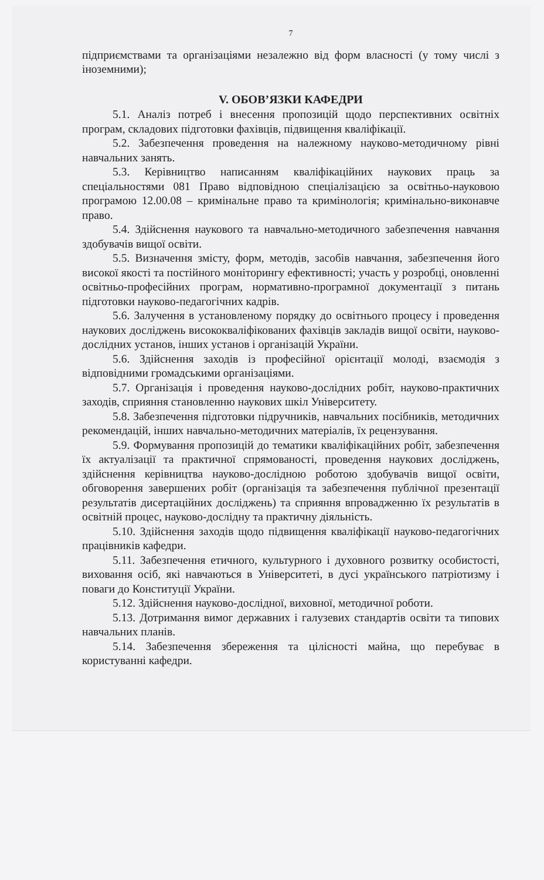7
підприємствами та організаціями незалежно від форм власності (у тому числі з іноземними);
V. ОБОВ’ЯЗКИ КАФЕДРИ
5.1. Аналіз потреб і внесення пропозицій щодо перспективних освітніх програм, складових підготовки фахівців, підвищення кваліфікації.
5.2. Забезпечення проведення на належному науково-методичному рівні навчальних занять.
5.3. Керівництво написанням кваліфікаційних наукових праць за спеціальностями 081 Право відповідною спеціалізацією за освітньо-науковою програмою 12.00.08 – кримінальне право та кримінологія; кримінально-виконавче право.
5.4. Здійснення наукового та навчально-методичного забезпечення навчання здобувачів вищої освіти.
5.5. Визначення змісту, форм, методів, засобів навчання, забезпечення його високої якості та постійного моніторингу ефективності; участь у розробці, оновленні освітньо-професійних програм, нормативно-програмної документації з питань підготовки науково-педагогічних кадрів.
5.6. Залучення в установленому порядку до освітнього процесу і проведення наукових досліджень висококваліфікованих фахівців закладів вищої освіти, науково-дослідних установ, інших установ і організацій України.
5.6. Здійснення заходів із професійної орієнтації молоді, взаємодія з відповідними громадськими організаціями.
5.7. Організація і проведення науково-дослідних робіт, науково-практичних заходів, сприяння становленню наукових шкіл Університету.
5.8. Забезпечення підготовки підручників, навчальних посібників, методичних рекомендацій, інших навчально-методичних матеріалів, їх рецензування.
5.9. Формування пропозицій до тематики кваліфікаційних робіт, забезпечення їх актуалізації та практичної спрямованості, проведення наукових досліджень, здійснення керівництва науково-дослідною роботою здобувачів вищої освіти, обговорення завершених робіт (організація та забезпечення публічної презентації результатів дисертаційних досліджень) та сприяння впровадженню їх результатів в освітній процес, науково-дослідну та практичну діяльність.
5.10. Здійснення заходів щодо підвищення кваліфікації науково-педагогічних працівників кафедри.
5.11. Забезпечення етичного, культурного і духовного розвитку особистості, виховання осіб, які навчаються в Університеті, в дусі українського патріотизму і поваги до Конституції України.
5.12. Здійснення науково-дослідної, виховної, методичної роботи.
5.13. Дотримання вимог державних і галузевих стандартів освіти та типових навчальних планів.
5.14. Забезпечення збереження та цілісності майна, що перебуває в користуванні кафедри.